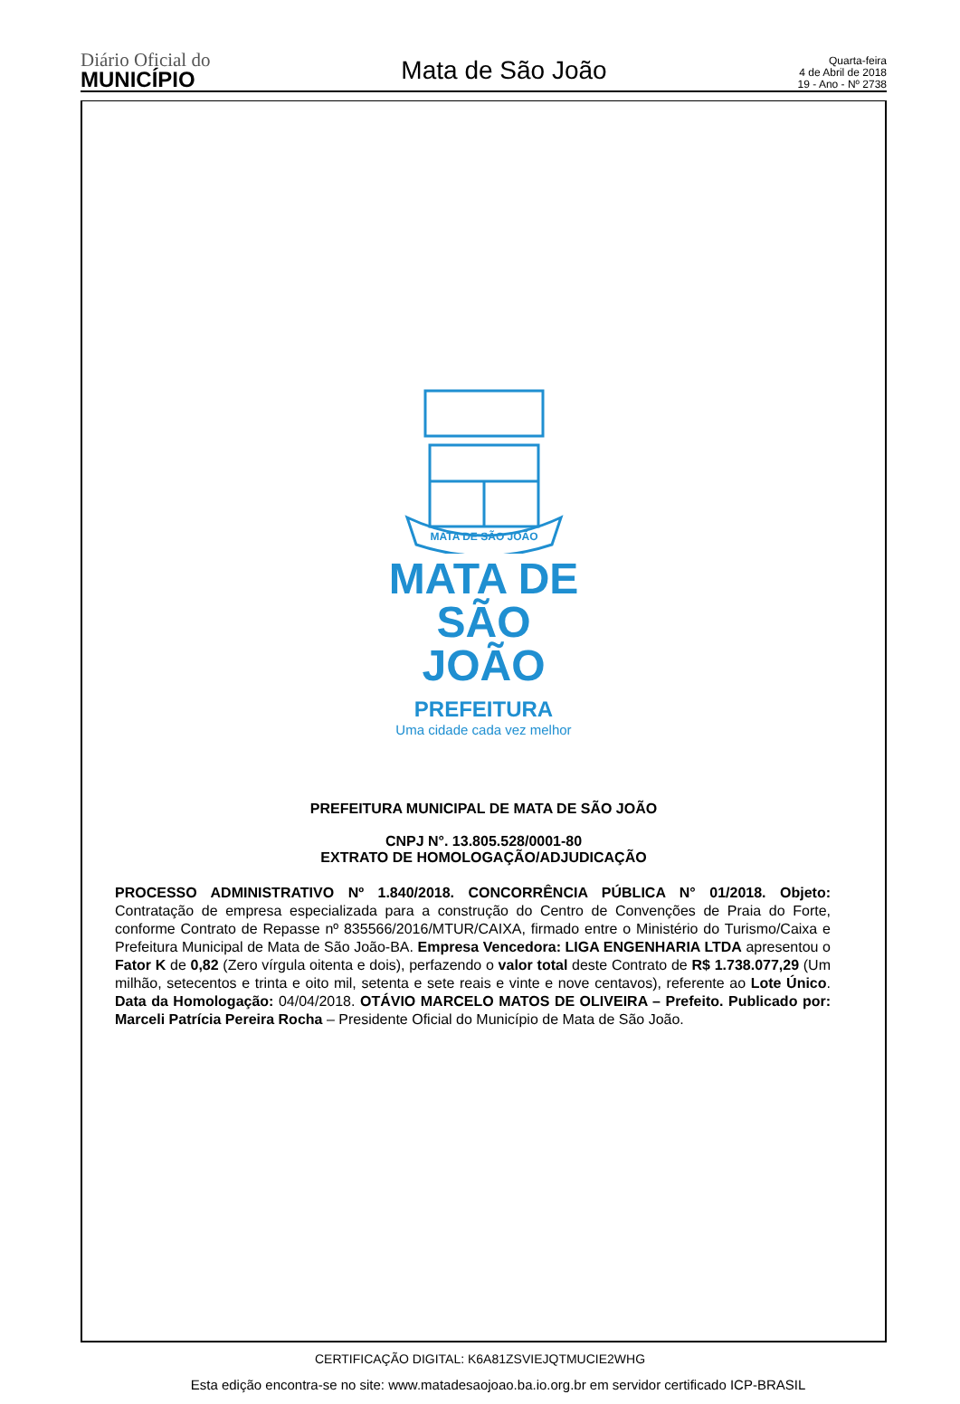Diário Oficial do
MUNICÍPIO
Mata de São João
Quarta-feira
4 de Abril de 2018
19 - Ano - Nº 2738
MATA DE SÃO JOÃO
MATA DE
SÃO JOÃO
PREFEITURA
Uma cidade cada vez melhor
PREFEITURA MUNICIPAL DE MATA DE SÃO JOÃO
CNPJ N°. 13.805.528/0001-80
EXTRATO DE HOMOLOGAÇÃO/ADJUDICAÇÃO
PROCESSO ADMINISTRATIVO Nº 1.840/2018. CONCORRÊNCIA PÚBLICA N° 01/2018. Objeto: Contratação de empresa especializada para a construção do Centro de Convenções de Praia do Forte, conforme Contrato de Repasse nº 835566/2016/MTUR/CAIXA, firmado entre o Ministério do Turismo/Caixa e Prefeitura Municipal de Mata de São João-BA. Empresa Vencedora: LIGA ENGENHARIA LTDA apresentou o Fator K de 0,82 (Zero vírgula oitenta e dois), perfazendo o valor total deste Contrato de R$ 1.738.077,29 (Um milhão, setecentos e trinta e oito mil, setenta e sete reais e vinte e nove centavos), referente ao Lote Único. Data da Homologação: 04/04/2018. OTÁVIO MARCELO MATOS DE OLIVEIRA – Prefeito. Publicado por: Marceli Patrícia Pereira Rocha – Presidente Oficial do Município de Mata de São João.
CERTIFICAÇÃO DIGITAL: K6A81ZSVIEJQTMUCIE2WHG
Esta edição encontra-se no site: www.matadesaojoao.ba.io.org.br em servidor certificado ICP-BRASIL